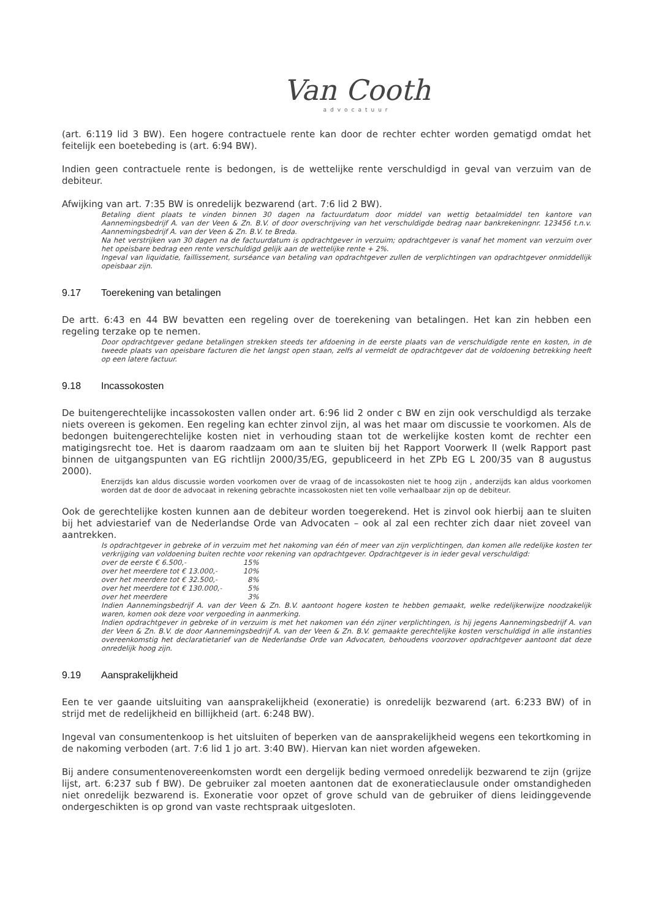Van Cooth
advocatuur
(art. 6:119 lid 3 BW). Een hogere contractuele rente kan door de rechter echter worden gematigd omdat het feitelijk een boetebeding is (art. 6:94 BW).
Indien geen contractuele rente is bedongen, is de wettelijke rente verschuldigd in geval van verzuim van de debiteur.
Afwijking van art. 7:35 BW is onredelijk bezwarend (art. 7:6 lid 2 BW).
Betaling dient plaats te vinden binnen 30 dagen na factuurdatum door middel van wettig betaalmiddel ten kantore van Aannemingsbedrijf A. van der Veen & Zn. B.V. of door overschrijving van het verschuldigde bedrag naar bankrekeningnr. 123456 t.n.v. Aannemingsbedrijf A. van der Veen & Zn. B.V. te Breda.
Na het verstrijken van 30 dagen na de factuurdatum is opdrachtgever in verzuim; opdrachtgever is vanaf het moment van verzuim over het opeisbare bedrag een rente verschuldigd gelijk aan de wettelijke rente + 2%.
Ingeval van liquidatie, faillissement, surséance van betaling van opdrachtgever zullen de verplichtingen van opdrachtgever onmiddellijk opeisbaar zijn.
9.17 Toerekening van betalingen
De artt. 6:43 en 44 BW bevatten een regeling over de toerekening van betalingen. Het kan zin hebben een regeling terzake op te nemen.
Door opdrachtgever gedane betalingen strekken steeds ter afdoening in de eerste plaats van de verschuldigde rente en kosten, in de tweede plaats van opeisbare facturen die het langst open staan, zelfs al vermeldt de opdrachtgever dat de voldoening betrekking heeft op een latere factuur.
9.18 Incassokosten
De buitengerechtelijke incassokosten vallen onder art. 6:96 lid 2 onder c BW en zijn ook verschuldigd als terzake niets overeen is gekomen. Een regeling kan echter zinvol zijn, al was het maar om discussie te voorkomen. Als de bedongen buitengerechtelijke kosten niet in verhouding staan tot de werkelijke kosten komt de rechter een matigingsrecht toe. Het is daarom raadzaam om aan te sluiten bij het Rapport Voorwerk II (welk Rapport past binnen de uitgangspunten van EG richtlijn 2000/35/EG, gepubliceerd in het ZPb EG L 200/35 van 8 augustus 2000).
Enerzijds kan aldus discussie worden voorkomen over de vraag of de incassokosten niet te hoog zijn , anderzijds kan aldus voorkomen worden dat de door de advocaat in rekening gebrachte incassokosten niet ten volle verhaalbaar zijn op de debiteur.
Ook de gerechtelijke kosten kunnen aan de debiteur worden toegerekend. Het is zinvol ook hierbij aan te sluiten bij het adviestarief van de Nederlandse Orde van Advocaten – ook al zal een rechter zich daar niet zoveel van aantrekken.
Is opdrachtgever in gebreke of in verzuim met het nakoming van één of meer van zijn verplichtingen, dan komen alle redelijke kosten ter verkrijging van voldoening buiten rechte voor rekening van opdrachtgever. Opdrachtgever is in ieder geval verschuldigd:
| over de eerste € 6.500,- | 15% |
| over het meerdere tot € 13.000,- | 10% |
| over het meerdere tot € 32.500,- | 8% |
| over het meerdere tot € 130.000,- | 5% |
| over het meerdere | 3% |
Indien Aannemingsbedrijf A. van der Veen & Zn. B.V. aantoont hogere kosten te hebben gemaakt, welke redelijkerwijze noodzakelijk waren, komen ook deze voor vergoeding in aanmerking.
Indien opdrachtgever in gebreke of in verzuim is met het nakomen van één zijner verplichtingen, is hij jegens Aannemingsbedrijf A. van der Veen & Zn. B.V. de door Aannemingsbedrijf A. van der Veen & Zn. B.V. gemaakte gerechtelijke kosten verschuldigd in alle instanties overeenkomstig het declaratietarief van de Nederlandse Orde van Advocaten, behoudens voorzover opdrachtgever aantoont dat deze onredelijk hoog zijn.
9.19 Aansprakelijkheid
Een te ver gaande uitsluiting van aansprakelijkheid (exoneratie) is onredelijk bezwarend (art. 6:233 BW) of in strijd met de redelijkheid en billijkheid (art. 6:248 BW).
Ingeval van consumentenkoop is het uitsluiten of beperken van de aansprakelijkheid wegens een tekortkoming in de nakoming verboden (art. 7:6 lid 1 jo art. 3:40 BW). Hiervan kan niet worden afgeweken.
Bij andere consumentenovereenkomsten wordt een dergelijk beding vermoed onredelijk bezwarend te zijn (grijze lijst, art. 6:237 sub f BW). De gebruiker zal moeten aantonen dat de exoneratieclausule onder omstandigheden niet onredelijk bezwarend is. Exoneratie voor opzet of grove schuld van de gebruiker of diens leidinggevende ondergeschikten is op grond van vaste rechtspraak uitgesloten.